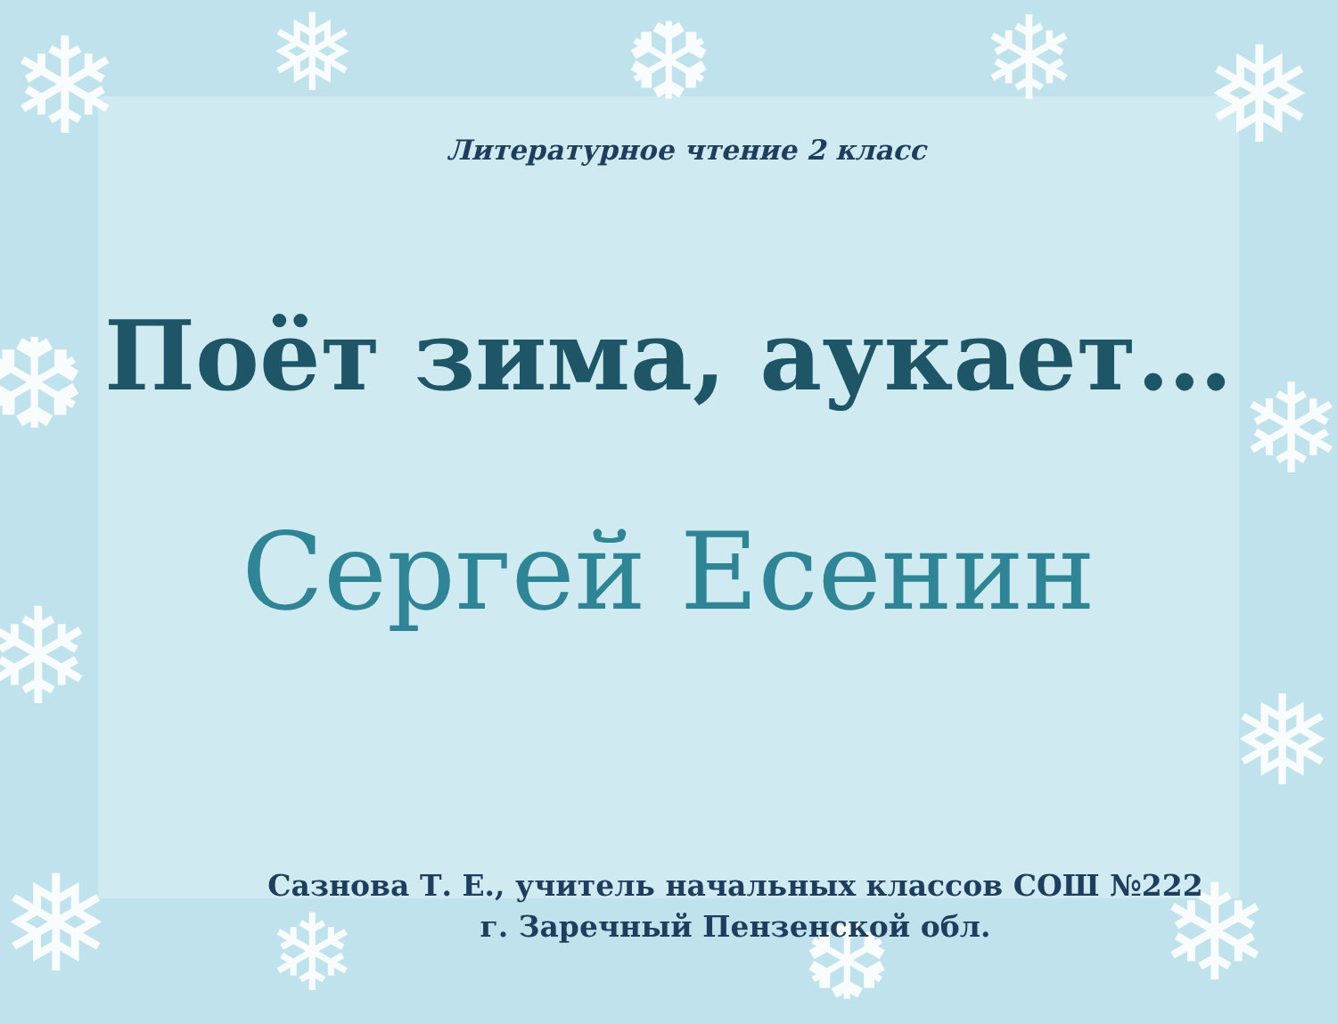❄ ❅ ❆ ❄ ❅
❆
❄
❄
❅
❅ ❄ ❆ ❄
Литературное чтение 2 класс
Поёт зима, аукает…
Сергей Есенин
Сазнова Т. Е., учитель начальных классов СОШ №222
г. Заречный Пензенской обл.